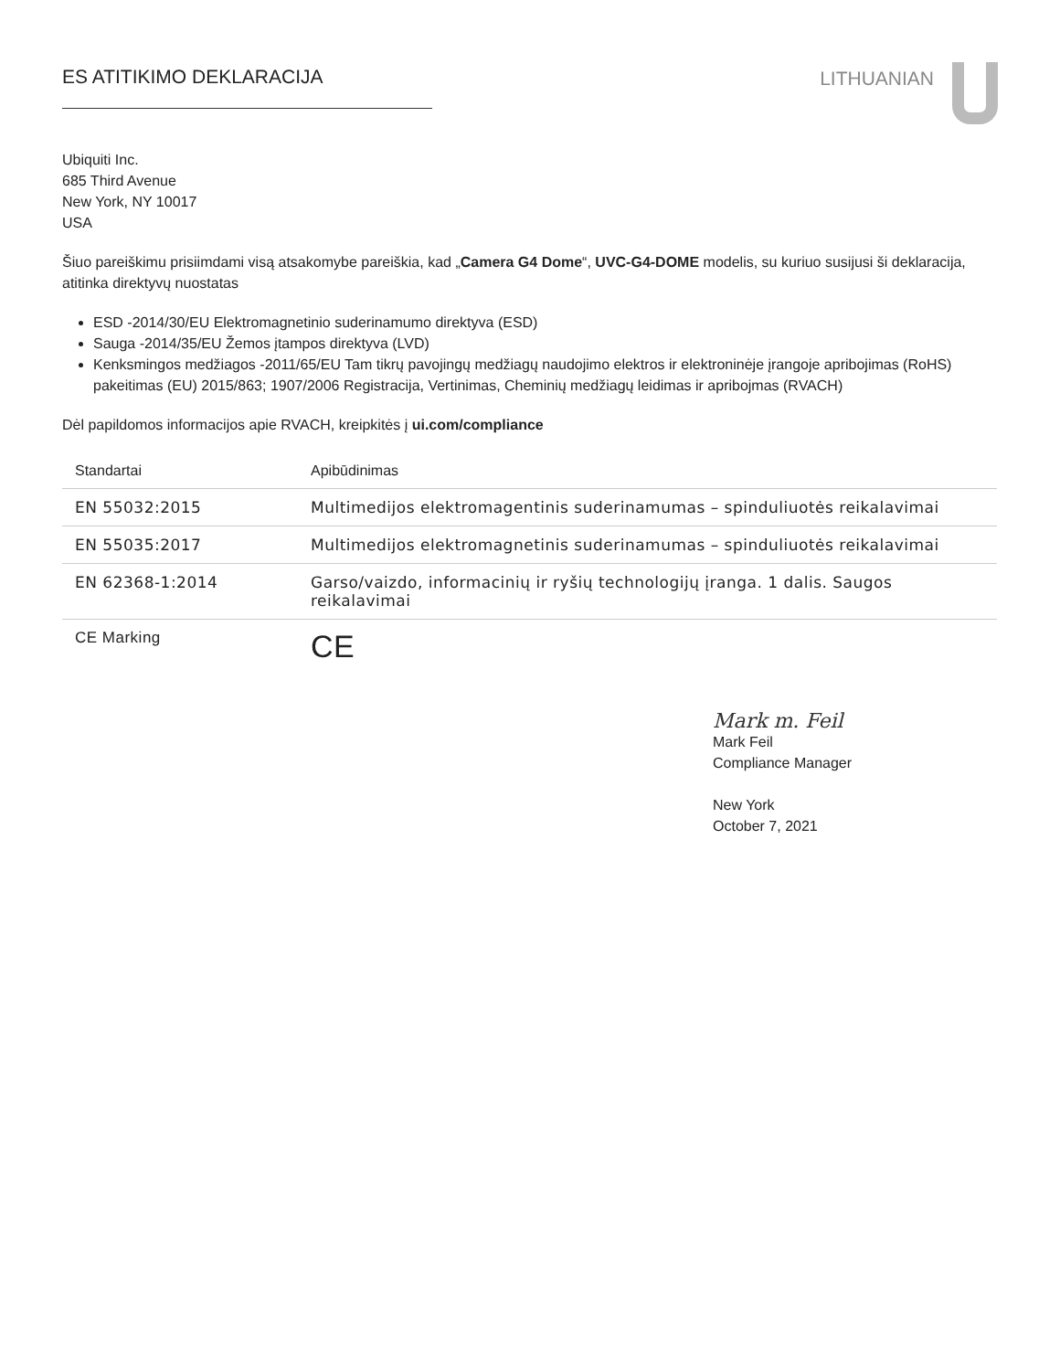ES ATITIKIMO DEKLARACIJA LITHUANIAN
Ubiquiti Inc.
685 Third Avenue
New York, NY 10017
USA
Šiuo pareiškimu prisiimdami visą atsakomybe pareiškia, kad „Camera G4 Dome“, UVC-G4-DOME modelis, su kuriuo susijusi ši deklaracija, atitinka direktyvų nuostatas
ESD -2014/30/EU Elektromagnetinio suderinamumo direktyva (ESD)
Sauga -2014/35/EU Žemos įtampos direktyva (LVD)
Kenksmingos medžiagos -2011/65/EU Tam tikrų pavojingų medžiagų naudojimo elektros ir elektroninėje įrangoje apribojimas (RoHS) pakeitimas (EU) 2015/863; 1907/2006 Registracija, Vertinimas, Cheminių medžiagų leidimas ir apribojmas (RVACH)
Dėl papildomos informacijos apie RVACH, kreipkitės į ui.com/compliance
| Standartai | Apibūdinimas |
| --- | --- |
| EN 55032:2015 | Multimedijos elektromagentinis suderinamumas – spinduliuotės reikalavimai |
| EN 55035:2017 | Multimedijos elektromagnetinis suderinamumas – spinduliuotės reikalavimai |
| EN 62368-1:2014 | Garso/vaizdo, informacinių ir ryšių technologijų įranga. 1 dalis. Saugos reikalavimai |
| CE Marking | CE |
Mark m. Feil
Mark Feil
Compliance Manager
New York
October 7, 2021